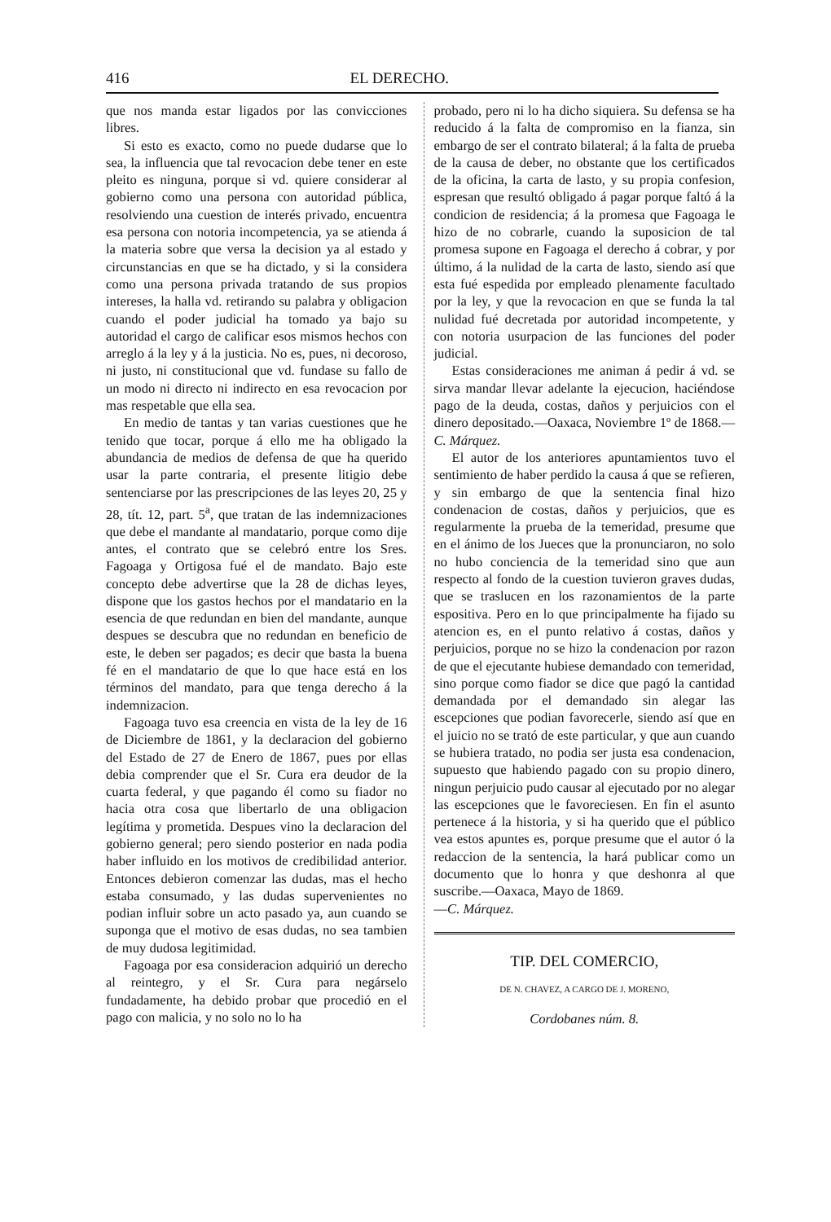416 EL DERECHO.
que nos manda estar ligados por las convicciones libres.
Si esto es exacto, como no puede dudarse que lo sea, la influencia que tal revocacion debe tener en este pleito es ninguna, porque si vd. quiere considerar al gobierno como una persona con autoridad pública, resolviendo una cuestion de interés privado, encuentra esa persona con notoria incompetencia, ya se atienda á la materia sobre que versa la decision ya al estado y circunstancias en que se ha dictado, y si la considera como una persona privada tratando de sus propios intereses, la halla vd. retirando su palabra y obligacion cuando el poder judicial ha tomado ya bajo su autoridad el cargo de calificar esos mismos hechos con arreglo á la ley y á la justicia. No es, pues, ni decoroso, ni justo, ni constitucional que vd. fundase su fallo de un modo ni directo ni indirecto en esa revocacion por mas respetable que ella sea.
En medio de tantas y tan varias cuestiones que he tenido que tocar, porque á ello me ha obligado la abundancia de medios de defensa de que ha querido usar la parte contraria, el presente litigio debe sentenciarse por las prescripciones de las leyes 20, 25 y 28, tít. 12, part. 5<sup>a</sup>, que tratan de las indemnizaciones que debe el mandante al mandatario, porque como dije antes, el contrato que se celebró entre los Sres. Fagoaga y Ortigosa fué el de mandato. Bajo este concepto debe advertirse que la 28 de dichas leyes, dispone que los gastos hechos por el mandatario en la esencia de que redundan en bien del mandante, aunque despues se descubra que no redundan en beneficio de este, le deben ser pagados; es decir que basta la buena fé en el mandatario de que lo que hace está en los términos del mandato, para que tenga derecho á la indemnizacion.
Fagoaga tuvo esa creencia en vista de la ley de 16 de Diciembre de 1861, y la declaracion del gobierno del Estado de 27 de Enero de 1867, pues por ellas debia comprender que el Sr. Cura era deudor de la cuarta federal, y que pagando él como su fiador no hacia otra cosa que libertarlo de una obligacion legítima y prometida. Despues vino la declaracion del gobierno general; pero siendo posterior en nada podia haber influido en los motivos de credibilidad anterior. Entonces debieron comenzar las dudas, mas el hecho estaba consumado, y las dudas supervenientes no podian influir sobre un acto pasado ya, aun cuando se suponga que el motivo de esas dudas, no sea tambien de muy dudosa legitimidad.
Fagoaga por esa consideracion adquirió un derecho al reintegro, y el Sr. Cura para negárselo fundadamente, ha debido probar que procedió en el pago con malicia, y no solo no lo ha
probado, pero ni lo ha dicho siquiera. Su defensa se ha reducido á la falta de compromiso en la fianza, sin embargo de ser el contrato bilateral; á la falta de prueba de la causa de deber, no obstante que los certificados de la oficina, la carta de lasto, y su propia confesion, espresan que resultó obligado á pagar porque faltó á la condicion de residencia; á la promesa que Fagoaga le hizo de no cobrarle, cuando la suposicion de tal promesa supone en Fagoaga el derecho á cobrar, y por último, á la nulidad de la carta de lasto, siendo así que esta fué espedida por empleado plenamente facultado por la ley, y que la revocacion en que se funda la tal nulidad fué decretada por autoridad incompetente, y con notoria usurpacion de las funciones del poder judicial.
Estas consideraciones me animan á pedir á vd. se sirva mandar llevar adelante la ejecucion, haciéndose pago de la deuda, costas, daños y perjuicios con el dinero depositado.—Oaxaca, Noviembre 1º de 1868.—C. Márquez.
El autor de los anteriores apuntamientos tuvo el sentimiento de haber perdido la causa á que se refieren, y sin embargo de que la sentencia final hizo condenacion de costas, daños y perjuicios, que es regularmente la prueba de la temeridad, presume que en el ánimo de los Jueces que la pronunciaron, no solo no hubo conciencia de la temeridad sino que aun respecto al fondo de la cuestion tuvieron graves dudas, que se traslucen en los razonamientos de la parte espositiva. Pero en lo que principalmente ha fijado su atencion es, en el punto relativo á costas, daños y perjuicios, porque no se hizo la condenacion por razon de que el ejecutante hubiese demandado con temeridad, sino porque como fiador se dice que pagó la cantidad demandada por el demandado sin alegar las escepciones que podian favorecerle, siendo así que en el juicio no se trató de este particular, y que aun cuando se hubiera tratado, no podia ser justa esa condenacion, supuesto que habiendo pagado con su propio dinero, ningun perjuicio pudo causar al ejecutado por no alegar las escepciones que le favoreciesen. En fin el asunto pertenece á la historia, y si ha querido que el público vea estos apuntes es, porque presume que el autor ó la redaccion de la sentencia, la hará publicar como un documento que lo honra y que deshonra al que suscribe.—Oaxaca, Mayo de 1869.
—C. Márquez.
TIP. DEL COMERCIO,
DE N. CHAVEZ, A CARGO DE J. MORENO,
Cordobanes núm. 8.